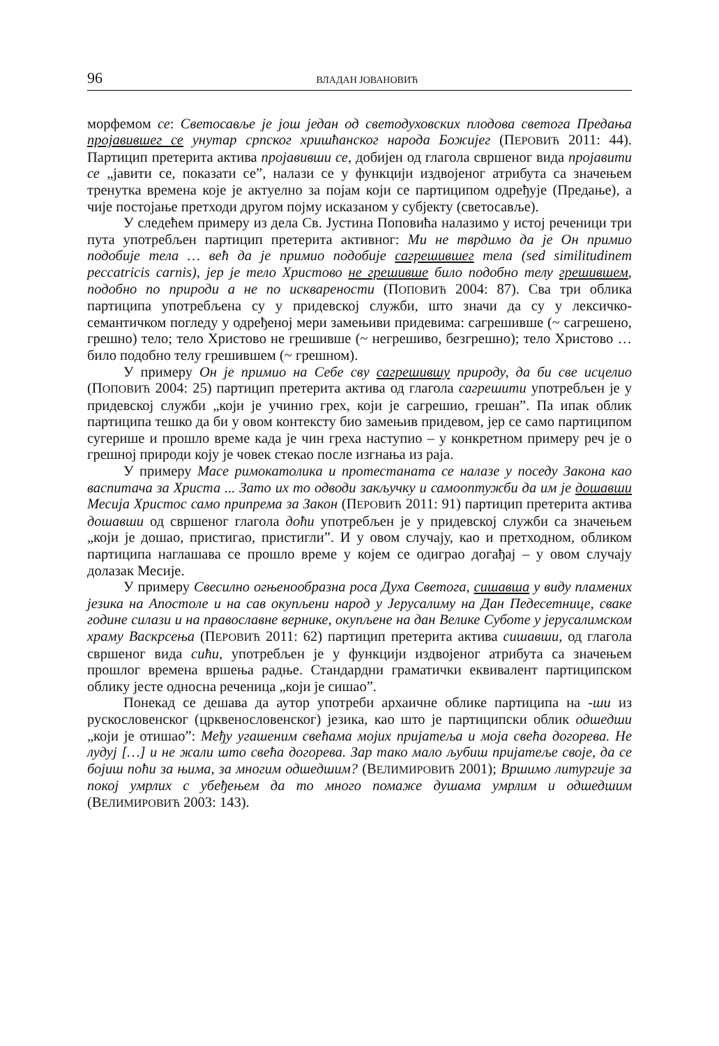96 ВЛАДАН ЈОВАНОВИЋ
морфемом се: Светосавље је још један од светодуховских плодова светога Предања пројавившег се унутар српског хришћанског народа Божијег (ПЕРОВИЋ 2011: 44). Партицип претерита актива пројавивши се, добијен од глагола свршеног вида пројавити се „јавити се, показати се”, налази се у функцији издвојеног атрибута са значењем тренутка времена које је актуелно за појам који се партиципом одређује (Предање), а чије постојање претходи другом појму исказаном у субјекту (светосавље).
У следећем примеру из дела Св. Јустина Поповића налазимо у истој реченици три пута употребљен партицип претерита активног: Ми не тврдимо да је Он примио подобије тела … већ да је примио подобије сагрешившег тела (sed similitudinem peccatricis carnis), јер је тело Христово не грешивше било подобно телу грешившем, подобно по природи а не по искварености (ПОПОВИЋ 2004: 87). Сва три облика партиципа употребљена су у придевској служби, што значи да су у лексичко-семантичком погледу у одређеној мери замењиви придевима: сагрешивше (~ сагрешено, грешно) тело; тело Христово не грешивше (~ негрешиво, безгрешно); тело Христово … било подобно телу грешившем (~ грешном).
У примеру Он је примио на Себе сву сагрешившу природу, да би све исцелио (ПОПОВИЋ 2004: 25) партицип претерита актива од глагола сагрешити употребљен је у придевској служби „који је учинио грех, који је сагрешио, грешан”. Па ипак облик партиципа тешко да би у овом контексту био замењив придевом, јер се само партиципом сугерише и прошло време када је чин греха наступио – у конкретном примеру реч је о грешној природи коју је човек стекао после изгнања из раја.
У примеру Масе римокатолика и протестаната се налазе у поседу Закона као васпитача за Христа ... Зато их то одводи закључку и самооптужби да им је дошавши Месија Христос само припрема за Закон (ПЕРОВИЋ 2011: 91) партицип претерита актива дошавши од свршеног глагола доћи употребљен је у придевској служби са значењем „који је дошао, пристигао, пристигли”. И у овом случају, као и претходном, обликом партиципа наглашава се прошло време у којем се одиграо догађај – у овом случају долазак Месије.
У примеру Свесилно огњенообразна роса Духа Светога, сишавша у виду пламених језика на Апостоле и на сав окупљени народ у Јерусалиму на Дан Педесетнице, сваке године силази и на православне вернике, окупљене на дан Велике Суботе у јерусалимском храму Васкрсења (ПЕРОВИЋ 2011: 62) партицип претерита актива сишавши, од глагола свршеног вида сићи, употребљен је у функцији издвојеног атрибута са значењем прошлог времена вршења радње. Стандардни граматички еквивалент партиципском облику јесте односна реченица „који је сишао”.
Понекад се дешава да аутор употреби архаичне облике партиципа на -ши из рускословенског (црквенословенског) језика, као што је партиципски облик одшедши „који је отишао”: Међу угашеним свећама мојих пријатеља и моја свећа догорева. Не лудуј […] и не жали што свећа догорева. Зар тако мало љубиш пријатеље своје, да се бојиш поћи за њима, за многим одшедшим? (ВЕЛИМИРОВИЋ 2001); Вршимо литургије за покој умрлих с убеђењем да то много помаже душама умрлим и одшедшим (ВЕЛИМИРОВИЋ 2003: 143).